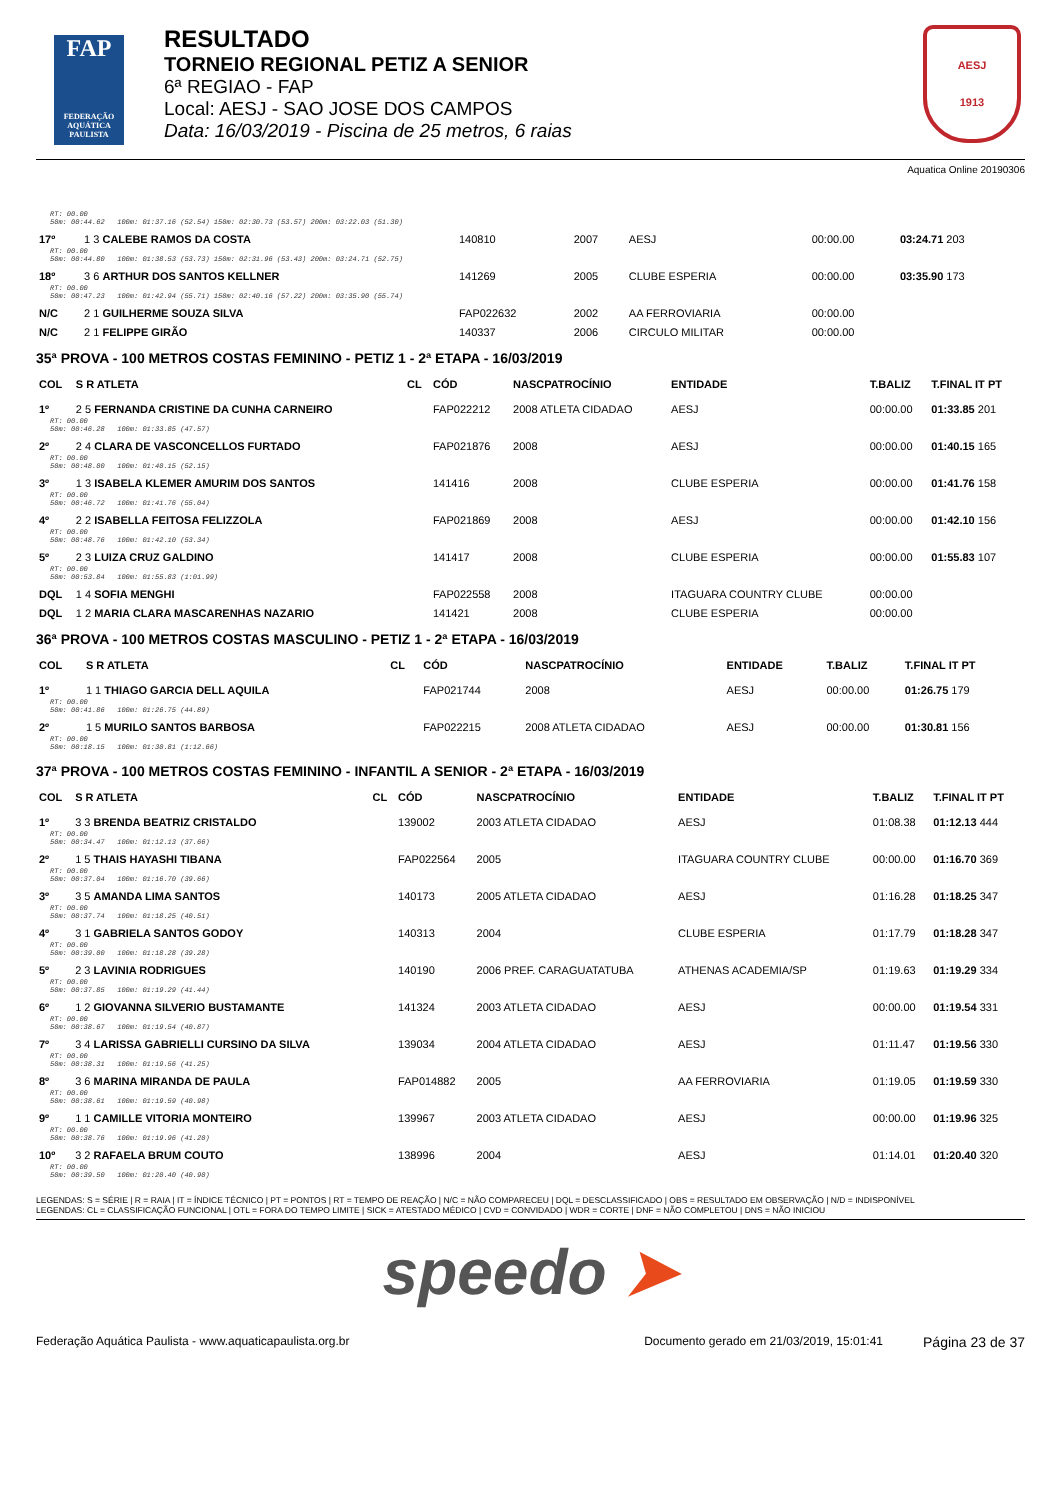FAP
FEDERAÇÃO AQUÁTICA PAULISTA
RESULTADO
TORNEIO REGIONAL PETIZ A SENIOR
6ª REGIAO - FAP
Local: AESJ - SAO JOSE DOS CAMPOS
Data: 16/03/2019 - Piscina de 25 metros, 6 raias
AESJ
1913
Aquatica Online 20190306
| RT: 00.00 50m: 00:44.62 100m: 01:37.16 (52.54) 150m: 02:30.73 (53.57) 200m: 03:22.03 (51.30) | | | | | | | |
| 17º | 1 3 CALEBE RAMOS DA COSTA | | 140810 | 2007 | AESJ | 00:00.00 | 03:24.71 203 |
| RT: 00.00 50m: 00:44.80 100m: 01:38.53 (53.73) 150m: 02:31.96 (53.43) 200m: 03:24.71 (52.75) | | | | | | | |
| 18º | 3 6 ARTHUR DOS SANTOS KELLNER | | 141269 | 2005 | CLUBE ESPERIA | 00:00.00 | 03:35.90 173 |
| RT: 00.00 50m: 00:47.23 100m: 01:42.94 (55.71) 150m: 02:40.16 (57.22) 200m: 03:35.90 (55.74) | | | | | | | |
| N/C | 2 1 GUILHERME SOUZA SILVA | | FAP022632 | 2002 | AA FERROVIARIA | 00:00.00 | |
| N/C | 2 1 FELIPPE GIRÃO | | 140337 | 2006 | CIRCULO MILITAR | 00:00.00 | |
35ª PROVA - 100 METROS COSTAS FEMININO - PETIZ 1 - 2ª ETAPA - 16/03/2019
| COL | S R ATLETA | CL | CÓD | NASCPATROCÍNIO | ENTIDADE | T.BALIZ | T.FINAL IT PT |
| --- | --- | --- | --- | --- | --- | --- | --- |
| 1º | 2 5 FERNANDA CRISTINE DA CUNHA CARNEIRO | | FAP022212 | 2008 ATLETA CIDADAO | AESJ | 00:00.00 | 01:33.85 201 |
| RT: 00.00 50m: 00:46.28 100m: 01:33.85 (47.57) | | | | | | | |
| 2º | 2 4 CLARA DE VASCONCELLOS FURTADO | | FAP021876 | 2008 | AESJ | 00:00.00 | 01:40.15 165 |
| RT: 00.00 50m: 00:48.00 100m: 01:40.15 (52.15) | | | | | | | |
| 3º | 1 3 ISABELA KLEMER AMURIM DOS SANTOS | | 141416 | 2008 | CLUBE ESPERIA | 00:00.00 | 01:41.76 158 |
| RT: 00.00 50m: 00:46.72 100m: 01:41.76 (55.04) | | | | | | | |
| 4º | 2 2 ISABELLA FEITOSA FELIZZOLA | | FAP021869 | 2008 | AESJ | 00:00.00 | 01:42.10 156 |
| RT: 00.00 50m: 00:48.76 100m: 01:42.10 (53.34) | | | | | | | |
| 5º | 2 3 LUIZA CRUZ GALDINO | | 141417 | 2008 | CLUBE ESPERIA | 00:00.00 | 01:55.83 107 |
| RT: 00.00 50m: 00:53.84 100m: 01:55.83 (1:01.99) | | | | | | | |
| DQL | 1 4 SOFIA MENGHI | | FAP022558 | 2008 | ITAGUARA COUNTRY CLUBE | 00:00.00 | |
| DQL | 1 2 MARIA CLARA MASCARENHAS NAZARIO | | 141421 | 2008 | CLUBE ESPERIA | 00:00.00 | |
36ª PROVA - 100 METROS COSTAS MASCULINO - PETIZ 1 - 2ª ETAPA - 16/03/2019
| COL | S R ATLETA | CL | CÓD | NASCPATROCÍNIO | ENTIDADE | T.BALIZ | T.FINAL IT PT |
| --- | --- | --- | --- | --- | --- | --- | --- |
| 1º | 1 1 THIAGO GARCIA DELL AQUILA | | FAP021744 | 2008 | AESJ | 00:00.00 | 01:26.75 179 |
| RT: 00.00 50m: 00:41.86 100m: 01:26.75 (44.89) | | | | | | | |
| 2º | 1 5 MURILO SANTOS BARBOSA | | FAP022215 | 2008 ATLETA CIDADAO | AESJ | 00:00.00 | 01:30.81 156 |
| RT: 00.00 50m: 00:18.15 100m: 01:30.81 (1:12.66) | | | | | | | |
37ª PROVA - 100 METROS COSTAS FEMININO - INFANTIL A SENIOR - 2ª ETAPA - 16/03/2019
| COL | S R ATLETA | CL | CÓD | NASCPATROCÍNIO | ENTIDADE | T.BALIZ | T.FINAL IT PT |
| --- | --- | --- | --- | --- | --- | --- | --- |
| 1º | 3 3 BRENDA BEATRIZ CRISTALDO | | 139002 | 2003 ATLETA CIDADAO | AESJ | 01:08.38 | 01:12.13 444 |
| RT: 00.00 50m: 00:34.47 100m: 01:12.13 (37.66) | | | | | | | |
| 2º | 1 5 THAIS HAYASHI TIBANA | | FAP022564 | 2005 | ITAGUARA COUNTRY CLUBE | 00:00.00 | 01:16.70 369 |
| RT: 00.00 50m: 00:37.04 100m: 01:16.70 (39.66) | | | | | | | |
| 3º | 3 5 AMANDA LIMA SANTOS | | 140173 | 2005 ATLETA CIDADAO | AESJ | 01:16.28 | 01:18.25 347 |
| RT: 00.00 50m: 00:37.74 100m: 01:18.25 (40.51) | | | | | | | |
| 4º | 3 1 GABRIELA SANTOS GODOY | | 140313 | 2004 | CLUBE ESPERIA | 01:17.79 | 01:18.28 347 |
| RT: 00.00 50m: 00:39.00 100m: 01:18.28 (39.28) | | | | | | | |
| 5º | 2 3 LAVINIA RODRIGUES | | 140190 | 2006 PREF. CARAGUATATUBA | ATHENAS ACADEMIA/SP | 01:19.63 | 01:19.29 334 |
| RT: 00.00 50m: 00:37.85 100m: 01:19.29 (41.44) | | | | | | | |
| 6º | 1 2 GIOVANNA SILVERIO BUSTAMANTE | | 141324 | 2003 ATLETA CIDADAO | AESJ | 00:00.00 | 01:19.54 331 |
| RT: 00.00 50m: 00:38.67 100m: 01:19.54 (40.87) | | | | | | | |
| 7º | 3 4 LARISSA GABRIELLI CURSINO DA SILVA | | 139034 | 2004 ATLETA CIDADAO | AESJ | 01:11.47 | 01:19.56 330 |
| RT: 00.00 50m: 00:38.31 100m: 01:19.56 (41.25) | | | | | | | |
| 8º | 3 6 MARINA MIRANDA DE PAULA | | FAP014882 | 2005 | AA FERROVIARIA | 01:19.05 | 01:19.59 330 |
| RT: 00.00 50m: 00:38.61 100m: 01:19.59 (40.98) | | | | | | | |
| 9º | 1 1 CAMILLE VITORIA MONTEIRO | | 139967 | 2003 ATLETA CIDADAO | AESJ | 00:00.00 | 01:19.96 325 |
| RT: 00.00 50m: 00:38.76 100m: 01:19.96 (41.20) | | | | | | | |
| 10º | 3 2 RAFAELA BRUM COUTO | | 138996 | 2004 | AESJ | 01:14.01 | 01:20.40 320 |
| RT: 00.00 50m: 00:39.50 100m: 01:20.40 (40.90) | | | | | | | |
LEGENDAS: S = SÉRIE | R = RAIA | IT = ÍNDICE TÉCNICO | PT = PONTOS | RT = TEMPO DE REAÇÃO | N/C = NÃO COMPARECEU | DQL = DESCLASSIFICADO | OBS = RESULTADO EM OBSERVAÇÃO | N/D = INDISPONÍVEL
LEGENDAS: CL = CLASSIFICAÇÃO FUNCIONAL | OTL = FORA DO TEMPO LIMITE | SICK = ATESTADO MÉDICO | CVD = CONVIDADO | WDR = CORTE | DNF = NÃO COMPLETOU | DNS = NÃO INICIOU
speedo ➤
Federação Aquática Paulista - www.aquaticapaulista.org.br
Documento gerado em 21/03/2019, 15:01:41
Página 23 de 37